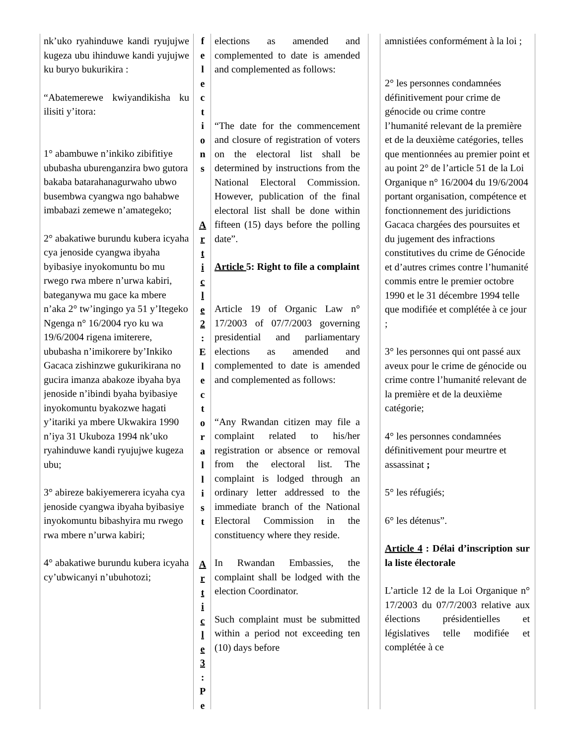nk’uko ryahinduwe kandi ryujujwe kugeza ubu ihinduwe kandi yujujwe ku buryo bukurikira :
“Abatemerewe kwiyandikisha ku ilisiti y’itora:
1° abambuwe n’inkiko zibifitiye ububasha uburenganzira bwo gutora bakaba batarahanagurwaho ubwo busembwa cyangwa ngo bahabwe imbabazi zemewe n’amategeko;
2° abakatiwe burundu kubera icyaha cya jenoside cyangwa ibyaha byibasiye inyokomuntu bo mu rwego rwa mbere n’urwa kabiri, bateganywa mu gace ka mbere n’aka 2° tw’ingingo ya 51 y’Itegeko Ngenga n° 16/2004 ryo ku wa 19/6/2004 rigena imiterere, ububasha n’imikorere by’Inkiko Gacaca zishinzwe gukurikirana no gucira imanza abakoze ibyaha bya jenoside n’ibindi byaha byibasiye inyokomuntu byakozwe hagati y’itariki ya mbere Ukwakira 1990 n’iya 31 Ukuboza 1994 nk’uko ryahinduwe kandi ryujujwe kugeza ubu;
3° abireze bakiyemerera icyaha cya jenoside cyangwa ibyaha byibasiye inyokomuntu bibashyira mu rwego rwa mbere n’urwa kabiri;
4° abakatiwe burundu kubera icyaha cy’ubwicanyi n’ubuhotozi;
f
e
l
e
c
t
i
o
n
s
A
r
t
i
c
l
e
2
:
E
l
e
c
t
o
r
a
l
l
i
s
t
A
r
t
i
c
l
e
3
:
P
e
elections as amended and complemented to date is amended and complemented as follows:
“The date for the commencement and closure of registration of voters on the electoral list shall be determined by instructions from the National Electoral Commission. However, publication of the final electoral list shall be done within fifteen (15) days before the polling date”.
Article 5: Right to file a complaint
Article 19 of Organic Law n° 17/2003 of 07/7/2003 governing presidential and parliamentary elections as amended and complemented to date is amended and complemented as follows:
“Any Rwandan citizen may file a complaint related to his/her registration or absence or removal from the electoral list. The complaint is lodged through an ordinary letter addressed to the immediate branch of the National Electoral Commission in the constituency where they reside.
In Rwandan Embassies, the complaint shall be lodged with the election Coordinator.
Such complaint must be submitted within a period not exceeding ten (10) days before
amnistiées conformément à la loi ;
2° les personnes condamnées définitivement pour crime de génocide ou crime contre l’humanité relevant de la première et de la deuxième catégories, telles que mentionnées au premier point et au point 2° de l’article 51 de la Loi Organique n° 16/2004 du 19/6/2004 portant organisation, compétence et fonctionnement des juridictions Gacaca chargées des poursuites et du jugement des infractions constitutives du crime de Génocide et d’autres crimes contre l’humanité commis entre le premier octobre 1990 et le 31 décembre 1994 telle que modifiée et complétée à ce jour ;
3° les personnes qui ont passé aux aveux pour le crime de génocide ou crime contre l’humanité relevant de la première et de la deuxième catégorie;
4° les personnes condamnées définitivement pour meurtre et assassinat ;
5° les réfugiés;
6° les détenus”.
Article 4 : Délai d’inscription sur la liste électorale
L’article 12 de la Loi Organique n° 17/2003 du 07/7/2003 relative aux élections présidentielles et législatives telle modifiée et complétée à ce